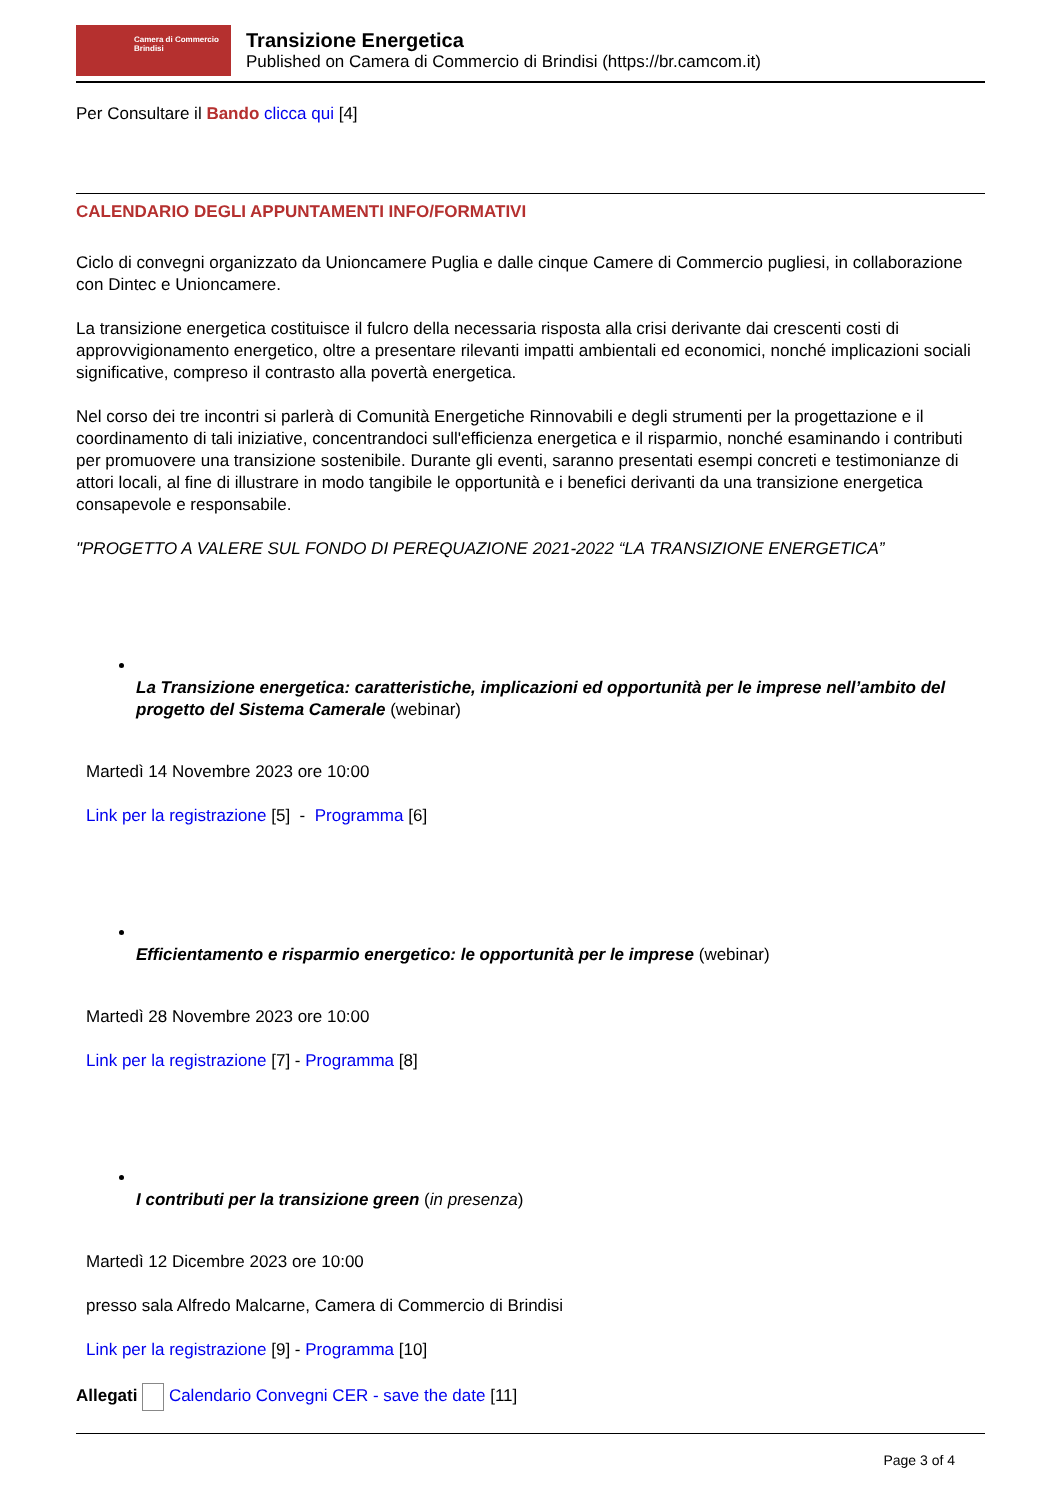Camera di Commercio
Brindisi
Transizione Energetica
Published on Camera di Commercio di Brindisi (https://br.camcom.it)
Per Consultare il Bando clicca qui [4]
CALENDARIO DEGLI APPUNTAMENTI INFO/FORMATIVI
Ciclo di convegni organizzato da Unioncamere Puglia e dalle cinque Camere di Commercio pugliesi, in collaborazione con Dintec e Unioncamere.
La transizione energetica costituisce il fulcro della necessaria risposta alla crisi derivante dai crescenti costi di approvvigionamento energetico, oltre a presentare rilevanti impatti ambientali ed economici, nonché implicazioni sociali significative, compreso il contrasto alla povertà energetica.
Nel corso dei tre incontri si parlerà di Comunità Energetiche Rinnovabili e degli strumenti per la progettazione e il coordinamento di tali iniziative, concentrandoci sull'efficienza energetica e il risparmio, nonché esaminando i contributi per promuovere una transizione sostenibile. Durante gli eventi, saranno presentati esempi concreti e testimonianze di attori locali, al fine di illustrare in modo tangibile le opportunità e i benefici derivanti da una transizione energetica consapevole e responsabile.
"PROGETTO A VALERE SUL FONDO DI PEREQUAZIONE 2021-2022 “LA TRANSIZIONE ENERGETICA”
La Transizione energetica: caratteristiche, implicazioni ed opportunità per le imprese nell’ambito del progetto del Sistema Camerale (webinar)
Martedì 14 Novembre 2023 ore 10:00
Link per la registrazione [5] - Programma [6]
Efficientamento e risparmio energetico: le opportunità per le imprese (webinar)
Martedì 28 Novembre 2023 ore 10:00
Link per la registrazione [7] - Programma [8]
I contributi per la transizione green (in presenza)
Martedì 12 Dicembre 2023 ore 10:00
presso sala Alfredo Malcarne, Camera di Commercio di Brindisi
Link per la registrazione [9] - Programma [10]
Allegati Calendario Convegni CER - save the date [11]
Page 3 of 4